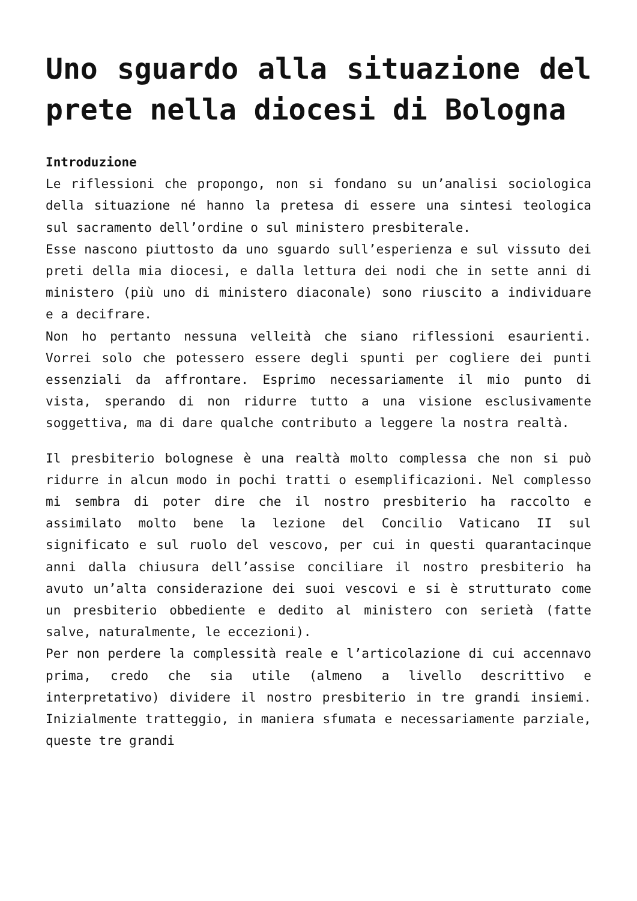Uno sguardo alla situazione del prete nella diocesi di Bologna
Introduzione
Le riflessioni che propongo, non si fondano su un’analisi sociologica della situazione né hanno la pretesa di essere una sintesi teologica sul sacramento dell’ordine o sul ministero presbiterale.
Esse nascono piuttosto da uno sguardo sull’esperienza e sul vissuto dei preti della mia diocesi, e dalla lettura dei nodi che in sette anni di ministero (più uno di ministero diaconale) sono riuscito a individuare e a decifrare.
Non ho pertanto nessuna velleità che siano riflessioni esaurienti. Vorrei solo che potessero essere degli spunti per cogliere dei punti essenziali da affrontare. Esprimo necessariamente il mio punto di vista, sperando di non ridurre tutto a una visione esclusivamente soggettiva, ma di dare qualche contributo a leggere la nostra realtà.
Il presbiterio bolognese è una realtà molto complessa che non si può ridurre in alcun modo in pochi tratti o esemplificazioni. Nel complesso mi sembra di poter dire che il nostro presbiterio ha raccolto e assimilato molto bene la lezione del Concilio Vaticano II sul significato e sul ruolo del vescovo, per cui in questi quarantacinque anni dalla chiusura dell’assise conciliare il nostro presbiterio ha avuto un’alta considerazione dei suoi vescovi e si è strutturato come un presbiterio obbediente e dedito al ministero con serietà (fatte salve, naturalmente, le eccezioni).
Per non perdere la complessità reale e l’articolazione di cui accennavo prima, credo che sia utile (almeno a livello descrittivo e interpretativo) dividere il nostro presbiterio in tre grandi insiemi. Inizialmente tratteggio, in maniera sfumata e necessariamente parziale, queste tre grandi